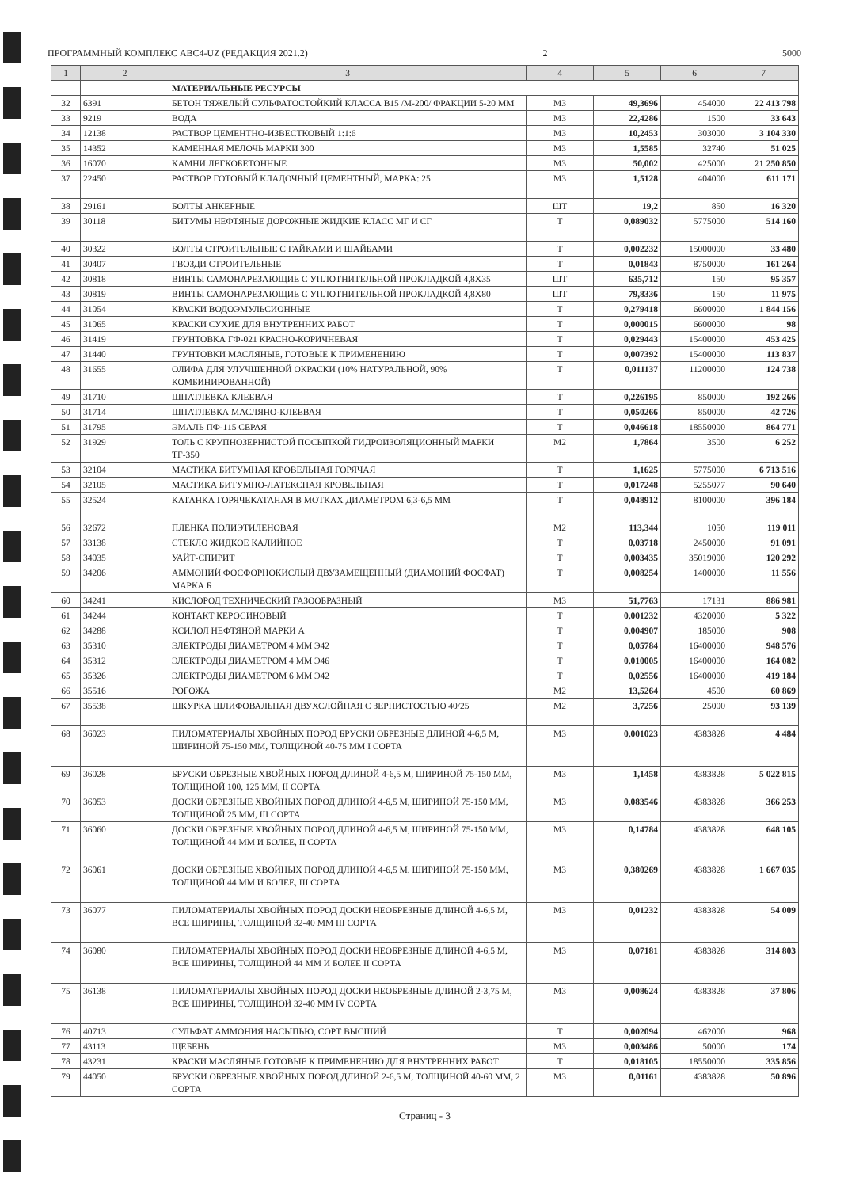ПРОГРАММНЫЙ КОМПЛЕКС АВС4-UZ (РЕДАКЦИЯ 2021.2) 2 5000
| 1 | 2 | 3 | 4 | 5 | 6 | 7 |
| --- | --- | --- | --- | --- | --- | --- |
| | | МАТЕРИАЛЬНЫЕ РЕСУРСЫ | | | | |
| 32 | 6391 | БЕТОН ТЯЖЕЛЫЙ СУЛЬФАТОСТОЙКИЙ КЛАССА В15 /М-200/ ФРАКЦИИ 5-20 ММ | М3 | 49,3696 | 454000 | 22 413 798 |
| 33 | 9219 | ВОДА | М3 | 22,4286 | 1500 | 33 643 |
| 34 | 12138 | РАСТВОР ЦЕМЕНТНО-ИЗВЕСТКОВЫЙ 1:1:6 | М3 | 10,2453 | 303000 | 3 104 330 |
| 35 | 14352 | КАМЕННАЯ МЕЛОЧЬ МАРКИ 300 | М3 | 1,5585 | 32740 | 51 025 |
| 36 | 16070 | КАМНИ ЛЕГКОБЕТОННЫЕ | М3 | 50,002 | 425000 | 21 250 850 |
| 37 | 22450 | РАСТВОР ГОТОВЫЙ КЛАДОЧНЫЙ ЦЕМЕНТНЫЙ, МАРКА: 25 | М3 | 1,5128 | 404000 | 611 171 |
| 38 | 29161 | БОЛТЫ АНКЕРНЫЕ | ШТ | 19,2 | 850 | 16 320 |
| 39 | 30118 | БИТУМЫ НЕФТЯНЫЕ ДОРОЖНЫЕ ЖИДКИЕ КЛАСС МГ И СГ | Т | 0,089032 | 5775000 | 514 160 |
| 40 | 30322 | БОЛТЫ СТРОИТЕЛЬНЫЕ С ГАЙКАМИ И ШАЙБАМИ | Т | 0,002232 | 15000000 | 33 480 |
| 41 | 30407 | ГВОЗДИ СТРОИТЕЛЬНЫЕ | Т | 0,01843 | 8750000 | 161 264 |
| 42 | 30818 | ВИНТЫ САМОНАРЕЗАЮЩИЕ С УПЛОТНИТЕЛЬНОЙ ПРОКЛАДКОЙ 4,8Х35 | ШТ | 635,712 | 150 | 95 357 |
| 43 | 30819 | ВИНТЫ САМОНАРЕЗАЮЩИЕ С УПЛОТНИТЕЛЬНОЙ ПРОКЛАДКОЙ 4,8Х80 | ШТ | 79,8336 | 150 | 11 975 |
| 44 | 31054 | КРАСКИ ВОДОЭМУЛЬСИОННЫЕ | Т | 0,279418 | 6600000 | 1 844 156 |
| 45 | 31065 | КРАСКИ СУХИЕ ДЛЯ ВНУТРЕННИХ РАБОТ | Т | 0,000015 | 6600000 | 98 |
| 46 | 31419 | ГРУНТОВКА ГФ-021 КРАСНО-КОРИЧНЕВАЯ | Т | 0,029443 | 15400000 | 453 425 |
| 47 | 31440 | ГРУНТОВКИ МАСЛЯНЫЕ, ГОТОВЫЕ К ПРИМЕНЕНИЮ | Т | 0,007392 | 15400000 | 113 837 |
| 48 | 31655 | ОЛИФА ДЛЯ УЛУЧШЕННОЙ ОКРАСКИ (10% НАТУРАЛЬНОЙ, 90% КОМБИНИРОВАННОЙ) | Т | 0,011137 | 11200000 | 124 738 |
| 49 | 31710 | ШПАТЛЕВКА КЛЕЕВАЯ | Т | 0,226195 | 850000 | 192 266 |
| 50 | 31714 | ШПАТЛЕВКА МАСЛЯНО-КЛЕЕВАЯ | Т | 0,050266 | 850000 | 42 726 |
| 51 | 31795 | ЭМАЛЬ ПФ-115 СЕРАЯ | Т | 0,046618 | 18550000 | 864 771 |
| 52 | 31929 | ТОЛЬ С КРУПНОЗЕРНИСТОЙ ПОСЫПКОЙ ГИДРОИЗОЛЯЦИОННЫЙ МАРКИ ТГ-350 | М2 | 1,7864 | 3500 | 6 252 |
| 53 | 32104 | МАСТИКА БИТУМНАЯ КРОВЕЛЬНАЯ ГОРЯЧАЯ | Т | 1,1625 | 5775000 | 6 713 516 |
| 54 | 32105 | МАСТИКА БИТУМНО-ЛАТЕКСНАЯ КРОВЕЛЬНАЯ | Т | 0,017248 | 5255077 | 90 640 |
| 55 | 32524 | КАТАНКА ГОРЯЧЕКАТАНАЯ В МОТКАХ ДИАМЕТРОМ 6,3-6,5 ММ | Т | 0,048912 | 8100000 | 396 184 |
| 56 | 32672 | ПЛЕНКА ПОЛИЭТИЛЕНОВАЯ | М2 | 113,344 | 1050 | 119 011 |
| 57 | 33138 | СТЕКЛО ЖИДКОЕ КАЛИЙНОЕ | Т | 0,03718 | 2450000 | 91 091 |
| 58 | 34035 | УАЙТ-СПИРИТ | Т | 0,003435 | 35019000 | 120 292 |
| 59 | 34206 | АММОНИЙ ФОСФОРНОКИСЛЫЙ ДВУЗАМЕЩЕННЫЙ (ДИАМОНИЙ ФОСФАТ) МАРКА Б | Т | 0,008254 | 1400000 | 11 556 |
| 60 | 34241 | КИСЛОРОД ТЕХНИЧЕСКИЙ ГАЗООБРАЗНЫЙ | М3 | 51,7763 | 17131 | 886 981 |
| 61 | 34244 | КОНТАКТ КЕРОСИНОВЫЙ | Т | 0,001232 | 4320000 | 5 322 |
| 62 | 34288 | КСИЛОЛ НЕФТЯНОЙ МАРКИ А | Т | 0,004907 | 185000 | 908 |
| 63 | 35310 | ЭЛЕКТРОДЫ ДИАМЕТРОМ 4 ММ Э42 | Т | 0,05784 | 16400000 | 948 576 |
| 64 | 35312 | ЭЛЕКТРОДЫ ДИАМЕТРОМ 4 ММ Э46 | Т | 0,010005 | 16400000 | 164 082 |
| 65 | 35326 | ЭЛЕКТРОДЫ ДИАМЕТРОМ 6 ММ Э42 | Т | 0,02556 | 16400000 | 419 184 |
| 66 | 35516 | РОГОЖА | М2 | 13,5264 | 4500 | 60 869 |
| 67 | 35538 | ШКУРКА ШЛИФОВАЛЬНАЯ ДВУХСЛОЙНАЯ С ЗЕРНИСТОСТЬЮ 40/25 | М2 | 3,7256 | 25000 | 93 139 |
| 68 | 36023 | ПИЛОМАТЕРИАЛЫ ХВОЙНЫХ ПОРОД БРУСКИ ОБРЕЗНЫЕ ДЛИНОЙ 4-6,5 М, ШИРИНОЙ 75-150 ММ, ТОЛЩИНОЙ 40-75 ММ I СОРТА | М3 | 0,001023 | 4383828 | 4 484 |
| 69 | 36028 | БРУСКИ ОБРЕЗНЫЕ ХВОЙНЫХ ПОРОД ДЛИНОЙ 4-6,5 М, ШИРИНОЙ 75-150 ММ, ТОЛЩИНОЙ 100, 125 ММ, II СОРТА | М3 | 1,1458 | 4383828 | 5 022 815 |
| 70 | 36053 | ДОСКИ ОБРЕЗНЫЕ ХВОЙНЫХ ПОРОД ДЛИНОЙ 4-6,5 М, ШИРИНОЙ 75-150 ММ, ТОЛЩИНОЙ 25 ММ, III СОРТА | М3 | 0,083546 | 4383828 | 366 253 |
| 71 | 36060 | ДОСКИ ОБРЕЗНЫЕ ХВОЙНЫХ ПОРОД ДЛИНОЙ 4-6,5 М, ШИРИНОЙ 75-150 ММ, ТОЛЩИНОЙ 44 ММ И БОЛЕЕ, II СОРТА | М3 | 0,14784 | 4383828 | 648 105 |
| 72 | 36061 | ДОСКИ ОБРЕЗНЫЕ ХВОЙНЫХ ПОРОД ДЛИНОЙ 4-6,5 М, ШИРИНОЙ 75-150 ММ, ТОЛЩИНОЙ 44 ММ И БОЛЕЕ, III СОРТА | М3 | 0,380269 | 4383828 | 1 667 035 |
| 73 | 36077 | ПИЛОМАТЕРИАЛЫ ХВОЙНЫХ ПОРОД ДОСКИ НЕОБРЕЗНЫЕ ДЛИНОЙ 4-6,5 М, ВСЕ ШИРИНЫ, ТОЛЩИНОЙ 32-40 ММ III СОРТА | М3 | 0,01232 | 4383828 | 54 009 |
| 74 | 36080 | ПИЛОМАТЕРИАЛЫ ХВОЙНЫХ ПОРОД ДОСКИ НЕОБРЕЗНЫЕ ДЛИНОЙ 4-6,5 М, ВСЕ ШИРИНЫ, ТОЛЩИНОЙ 44 ММ И БОЛЕЕ II СОРТА | М3 | 0,07181 | 4383828 | 314 803 |
| 75 | 36138 | ПИЛОМАТЕРИАЛЫ ХВОЙНЫХ ПОРОД ДОСКИ НЕОБРЕЗНЫЕ ДЛИНОЙ 2-3,75 М, ВСЕ ШИРИНЫ, ТОЛЩИНОЙ 32-40 ММ IV СОРТА | М3 | 0,008624 | 4383828 | 37 806 |
| 76 | 40713 | СУЛЬФАТ АММОНИЯ НАСЫПЬЮ, СОРТ ВЫСШИЙ | Т | 0,002094 | 462000 | 968 |
| 77 | 43113 | ЩЕБЕНЬ | М3 | 0,003486 | 50000 | 174 |
| 78 | 43231 | КРАСКИ МАСЛЯНЫЕ ГОТОВЫЕ К ПРИМЕНЕНИЮ ДЛЯ ВНУТРЕННИХ РАБОТ | Т | 0,018105 | 18550000 | 335 856 |
| 79 | 44050 | БРУСКИ ОБРЕЗНЫЕ ХВОЙНЫХ ПОРОД ДЛИНОЙ 2-6,5 М, ТОЛЩИНОЙ 40-60 ММ, 2 СОРТА | М3 | 0,01161 | 4383828 | 50 896 |
Страниц - 3